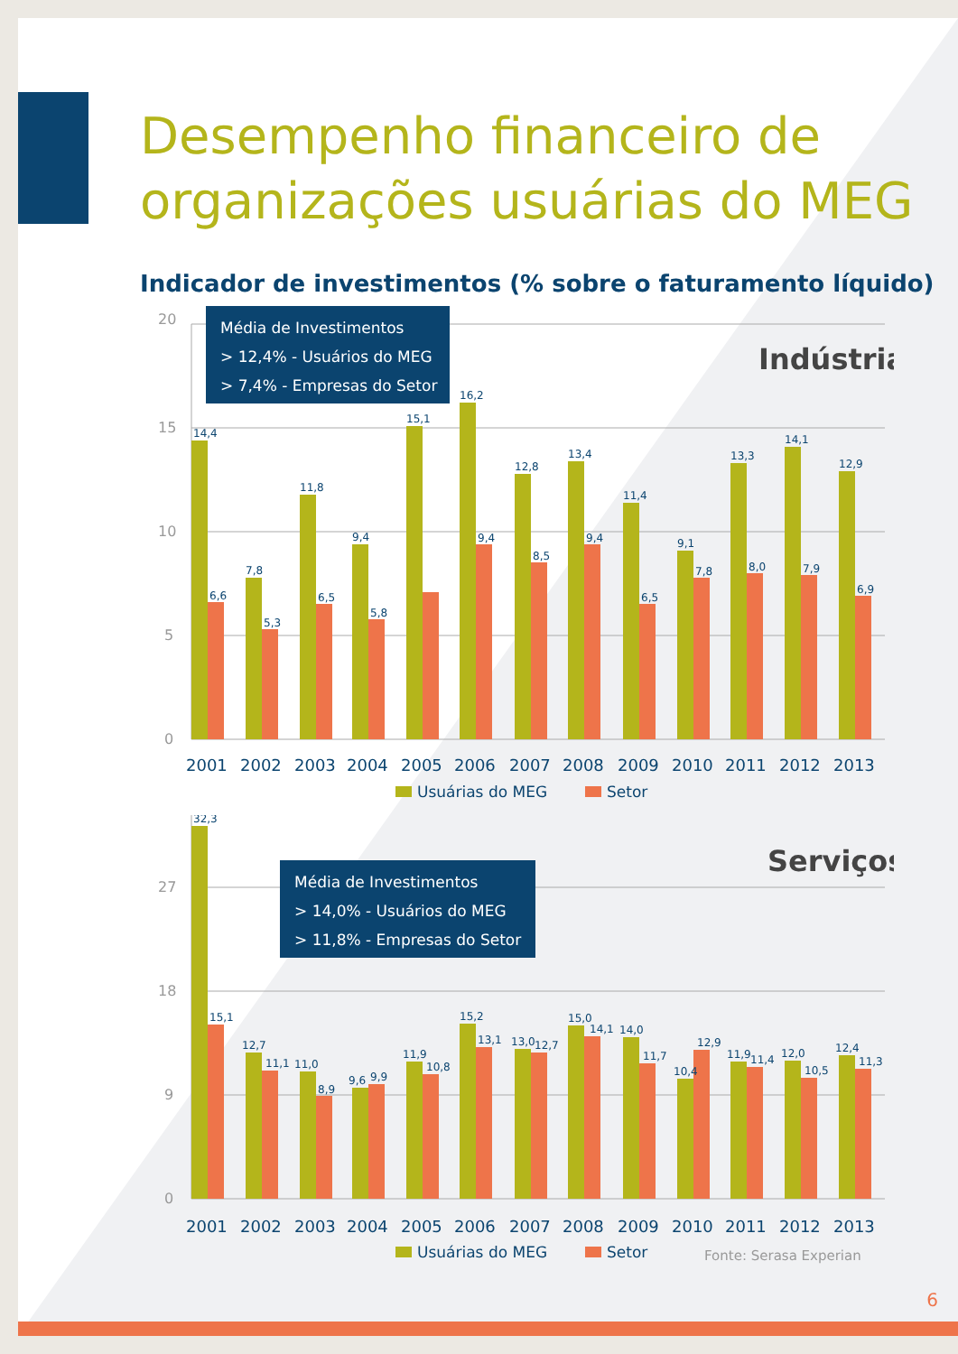Desempenho financeiro de
organizações usuárias do MEG
Indicador de investimentos (% sobre o faturamento líquido)
20
15
10
5
0
Média de Investimentos
> 12,4% - Usuários do MEG
> 7,4% - Empresas do Setor
Indústria
14,4
6,6
7,8
5,3
11,8
6,5
9,4
5,8
15,1
16,2
9,4
12,8
8,5
13,4
9,4
11,4
6,5
9,1
7,8
13,3
8,0
14,1
7,9
12,9
6,9
2001
2002
2003
2004
2005
2006
2007
2008
2009
2010
2011
2012
2013
Usuárias do MEG
Setor
27
18
9
0
Média de Investimentos
> 14,0% - Usuários do MEG
> 11,8% - Empresas do Setor
Serviços
32,3
15,1
12,7
11,1
11,0
8,9
9,6
9,9
11,9
10,8
15,2
13,1
13,0
12,7
15,0
14,1
14,0
11,7
10,4
12,9
11,9
11,4
12,0
10,5
12,4
11,3
2001
2002
2003
2004
2005
2006
2007
2008
2009
2010
2011
2012
2013
Usuárias do MEG
Setor
Fonte: Serasa Experian
6